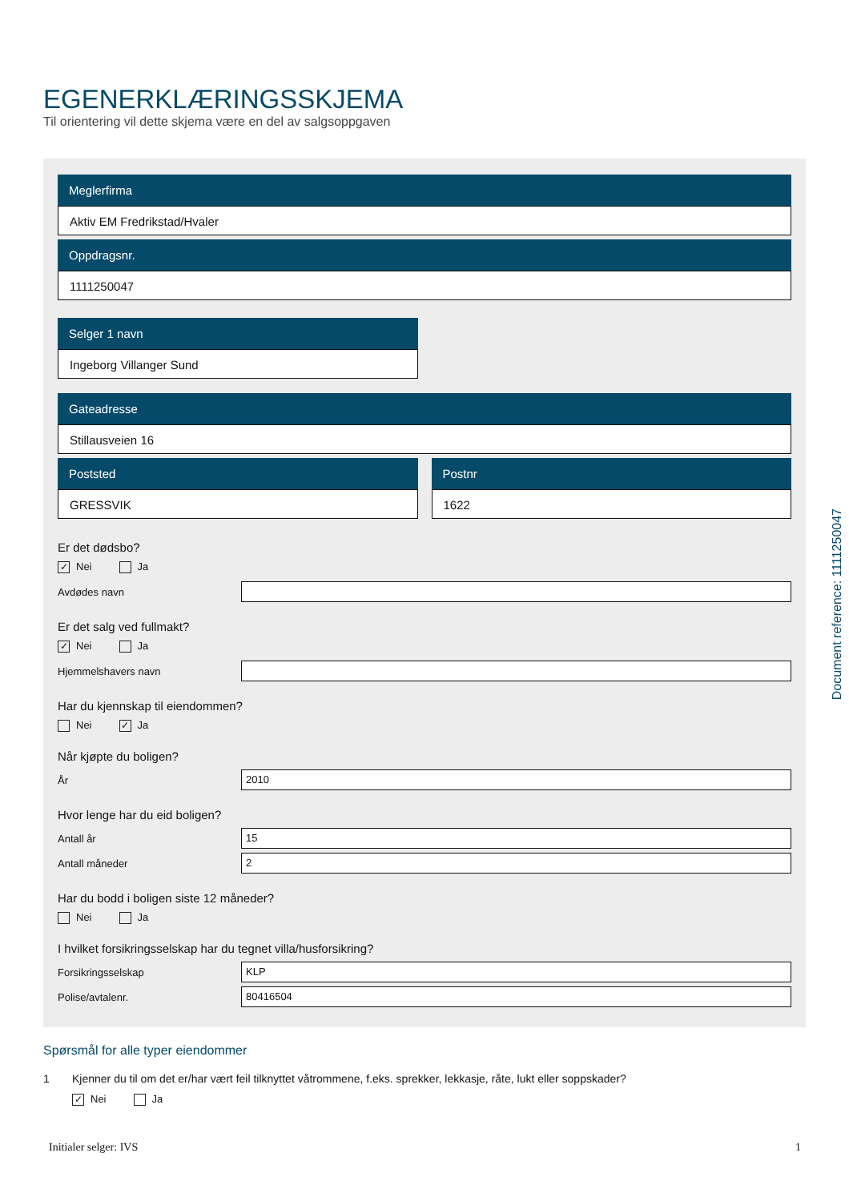EGENERKLÆRINGSSKJEMA
Til orientering vil dette skjema være en del av salgsoppgaven
Meglerfirma
Aktiv EM Fredrikstad/Hvaler
Oppdragsnr.
1111250047
Selger 1 navn
Ingeborg Villanger Sund
Gateadresse
Stillausveien 16
Poststed
GRESSVIK
Postnr
1622
Er det dødsbo?
✓ Nei Ja
Avdødes navn
Er det salg ved fullmakt?
✓ Nei Ja
Hjemmelshavers navn
Har du kjennskap til eiendommen?
Nei ✓ Ja
Når kjøpte du boligen?
År
2010
Hvor lenge har du eid boligen?
Antall år
15
Antall måneder
2
Har du bodd i boligen siste 12 måneder?
Nei Ja
I hvilket forsikringsselskap har du tegnet villa/husforsikring?
Forsikringsselskap
KLP
Polise/avtalenr.
80416504
Spørsmål for alle typer eiendommer
1 Kjenner du til om det er/har vært feil tilknyttet våtrommene, f.eks. sprekker, lekkasje, råte, lukt eller soppskader?
✓ Nei Ja
Document reference: 1111250047
Initialer selger: IVS 1